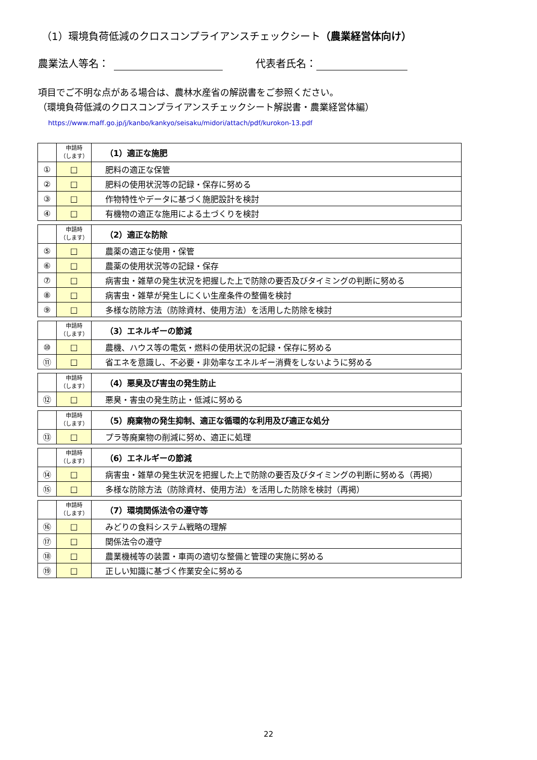（1）環境負荷低減のクロスコンプライアンスチェックシート（農業経営体向け）
農業法人等名： 代表者氏名：
項目でご不明な点がある場合は、農林水産省の解説書をご参照ください。
（環境負荷低減のクロスコンプライアンスチェックシート解説書・農業経営体編）
https://www.maff.go.jp/j/kanbo/kankyo/seisaku/midori/attach/pdf/kurokon-13.pdf
| | 申請時 （します） | （1）適正な施肥 |
| ① | □ | 肥料の適正な保管 |
| ② | □ | 肥料の使用状況等の記録・保存に努める |
| ③ | □ | 作物特性やデータに基づく施肥設計を検討 |
| ④ | □ | 有機物の適正な施用による土づくりを検討 |
| | 申請時 （します） | （2）適正な防除 |
| ⑤ | □ | 農薬の適正な使用・保管 |
| ⑥ | □ | 農薬の使用状況等の記録・保存 |
| ⑦ | □ | 病害虫・雑草の発生状況を把握した上で防除の要否及びタイミングの判断に努める |
| ⑧ | □ | 病害虫・雑草が発生しにくい生産条件の整備を検討 |
| ⑨ | □ | 多様な防除方法（防除資材、使用方法）を活用した防除を検討 |
| | 申請時 （します） | （3）エネルギーの節減 |
| ⑩ | □ | 農機、ハウス等の電気・燃料の使用状況の記録・保存に努める |
| ⑪ | □ | 省エネを意識し、不必要・非効率なエネルギー消費をしないように努める |
| | 申請時 （します） | （4）悪臭及び害虫の発生防止 |
| ⑫ | □ | 悪臭・害虫の発生防止・低減に努める |
| | 申請時 （します） | （5）廃棄物の発生抑制、適正な循環的な利用及び適正な処分 |
| ⑬ | □ | プラ等廃棄物の削減に努め、適正に処理 |
| | 申請時 （します） | （6）エネルギーの節減 |
| ⑭ | □ | 病害虫・雑草の発生状況を把握した上で防除の要否及びタイミングの判断に努める（再掲） |
| ⑮ | □ | 多様な防除方法（防除資材、使用方法）を活用した防除を検討（再掲） |
| | 申請時 （します） | （7）環境関係法令の遵守等 |
| ⑯ | □ | みどりの食料システム戦略の理解 |
| ⑰ | □ | 関係法令の遵守 |
| ⑱ | □ | 農業機械等の装置・車両の適切な整備と管理の実施に努める |
| ⑲ | □ | 正しい知識に基づく作業安全に努める |
22